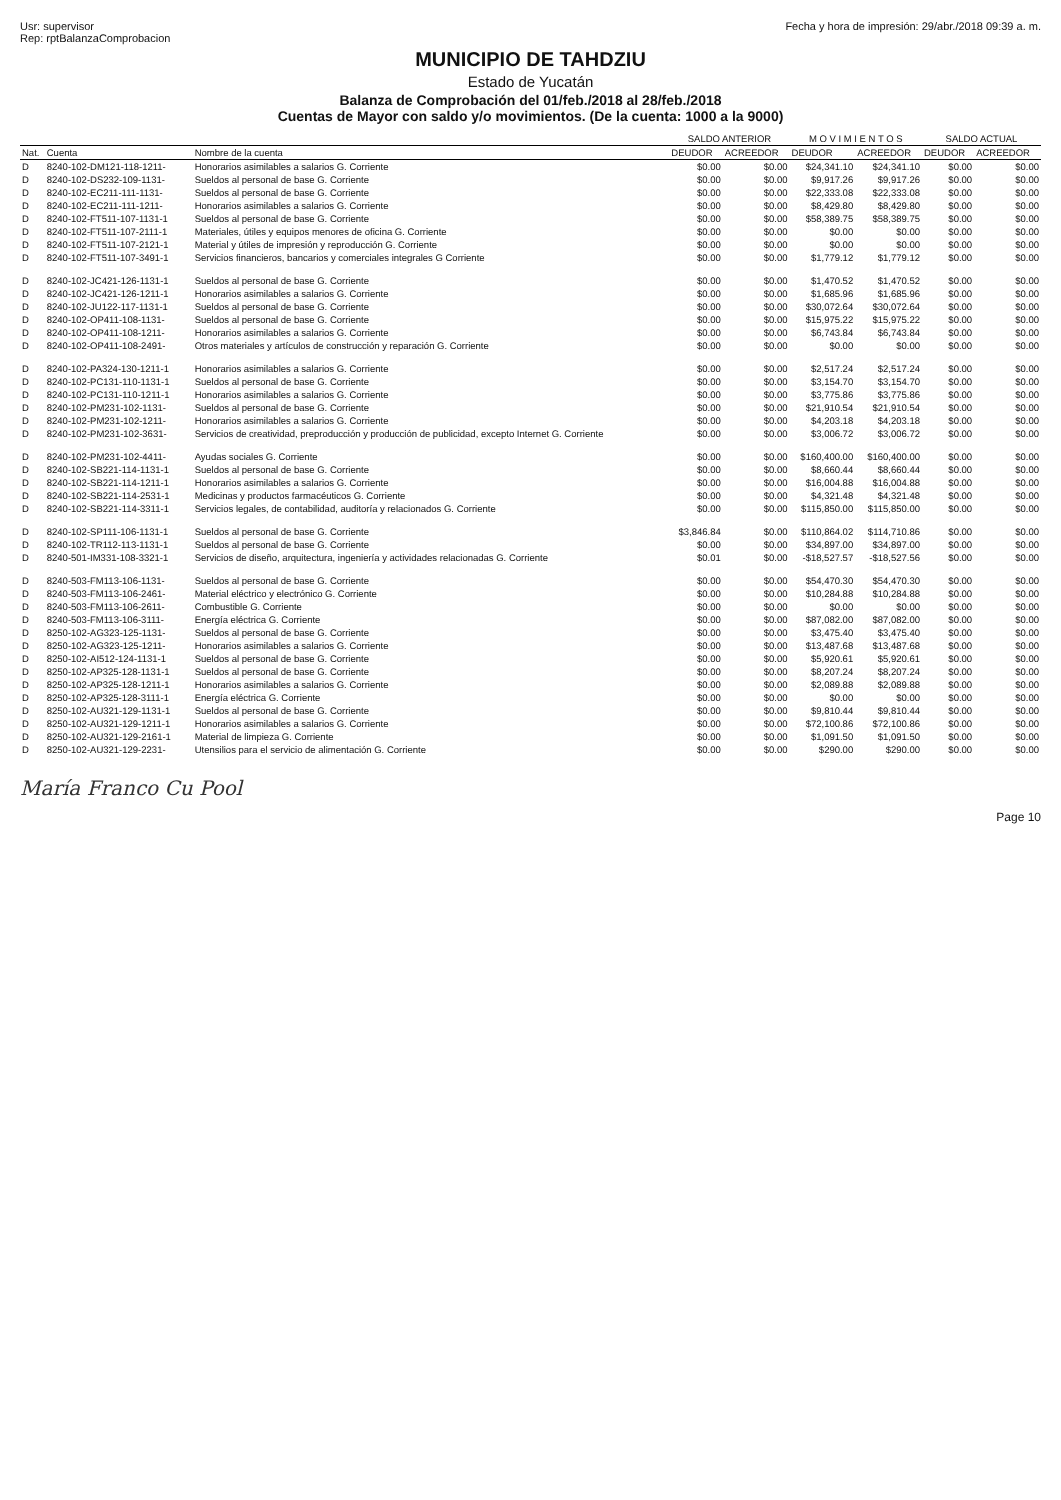Usr: supervisor
Rep: rptBalanzaComprobacion
Fecha y hora de impresión: 29/abr./2018 09:39 a. m.
MUNICIPIO DE TAHDZIU
Estado de Yucatán
Balanza de Comprobación del 01/feb./2018 al 28/feb./2018
Cuentas de Mayor con saldo y/o movimientos. (De la cuenta: 1000 a la 9000)
| | | | SALDO ANTERIOR | | M O V I M I E N T O S | | SALDO ACTUAL | |
| --- | --- | --- | --- | --- | --- | --- | --- | --- |
| Nat. | Cuenta | Nombre de la cuenta | DEUDOR | ACREEDOR | DEUDOR | ACREEDOR | DEUDOR | ACREEDOR |
| D | 8240-102-DM121-118-1211- | Honorarios asimilables a salarios G. Corriente | $0.00 | $0.00 | $24,341.10 | $24,341.10 | $0.00 | $0.00 |
| D | 8240-102-DS232-109-1131- | Sueldos al personal de base G. Corriente | $0.00 | $0.00 | $9,917.26 | $9,917.26 | $0.00 | $0.00 |
| D | 8240-102-EC211-111-1131- | Sueldos al personal de base G. Corriente | $0.00 | $0.00 | $22,333.08 | $22,333.08 | $0.00 | $0.00 |
| D | 8240-102-EC211-111-1211- | Honorarios asimilables a salarios G. Corriente | $0.00 | $0.00 | $8,429.80 | $8,429.80 | $0.00 | $0.00 |
| D | 8240-102-FT511-107-1131-1 | Sueldos al personal de base G. Corriente | $0.00 | $0.00 | $58,389.75 | $58,389.75 | $0.00 | $0.00 |
| D | 8240-102-FT511-107-2111-1 | Materiales, útiles y equipos menores de oficina G. Corriente | $0.00 | $0.00 | $0.00 | $0.00 | $0.00 | $0.00 |
| D | 8240-102-FT511-107-2121-1 | Material y útiles de impresión y reproducción G. Corriente | $0.00 | $0.00 | $0.00 | $0.00 | $0.00 | $0.00 |
| D | 8240-102-FT511-107-3491-1 | Servicios financieros, bancarios y comerciales integrales G Corriente | $0.00 | $0.00 | $1,779.12 | $1,779.12 | $0.00 | $0.00 |
| D | 8240-102-JC421-126-1131-1 | Sueldos al personal de base G. Corriente | $0.00 | $0.00 | $1,470.52 | $1,470.52 | $0.00 | $0.00 |
| D | 8240-102-JC421-126-1211-1 | Honorarios asimilables a salarios G. Corriente | $0.00 | $0.00 | $1,685.96 | $1,685.96 | $0.00 | $0.00 |
| D | 8240-102-JU122-117-1131-1 | Sueldos al personal de base G. Corriente | $0.00 | $0.00 | $30,072.64 | $30,072.64 | $0.00 | $0.00 |
| D | 8240-102-OP411-108-1131- | Sueldos al personal de base G. Corriente | $0.00 | $0.00 | $15,975.22 | $15,975.22 | $0.00 | $0.00 |
| D | 8240-102-OP411-108-1211- | Honorarios asimilables a salarios G. Corriente | $0.00 | $0.00 | $6,743.84 | $6,743.84 | $0.00 | $0.00 |
| D | 8240-102-OP411-108-2491- | Otros materiales y artículos de construcción y reparación G. Corriente | $0.00 | $0.00 | $0.00 | $0.00 | $0.00 | $0.00 |
| D | 8240-102-PA324-130-1211-1 | Honorarios asimilables a salarios G. Corriente | $0.00 | $0.00 | $2,517.24 | $2,517.24 | $0.00 | $0.00 |
| D | 8240-102-PC131-110-1131-1 | Sueldos al personal de base G. Corriente | $0.00 | $0.00 | $3,154.70 | $3,154.70 | $0.00 | $0.00 |
| D | 8240-102-PC131-110-1211-1 | Honorarios asimilables a salarios G. Corriente | $0.00 | $0.00 | $3,775.86 | $3,775.86 | $0.00 | $0.00 |
| D | 8240-102-PM231-102-1131- | Sueldos al personal de base G. Corriente | $0.00 | $0.00 | $21,910.54 | $21,910.54 | $0.00 | $0.00 |
| D | 8240-102-PM231-102-1211- | Honorarios asimilables a salarios G. Corriente | $0.00 | $0.00 | $4,203.18 | $4,203.18 | $0.00 | $0.00 |
| D | 8240-102-PM231-102-3631- | Servicios de creatividad, preproducción y producción de publicidad, excepto Internet G. Corriente | $0.00 | $0.00 | $3,006.72 | $3,006.72 | $0.00 | $0.00 |
| D | 8240-102-PM231-102-4411- | Ayudas sociales G. Corriente | $0.00 | $0.00 | $160,400.00 | $160,400.00 | $0.00 | $0.00 |
| D | 8240-102-SB221-114-1131-1 | Sueldos al personal de base G. Corriente | $0.00 | $0.00 | $8,660.44 | $8,660.44 | $0.00 | $0.00 |
| D | 8240-102-SB221-114-1211-1 | Honorarios asimilables a salarios G. Corriente | $0.00 | $0.00 | $16,004.88 | $16,004.88 | $0.00 | $0.00 |
| D | 8240-102-SB221-114-2531-1 | Medicinas y productos farmacéuticos G. Corriente | $0.00 | $0.00 | $4,321.48 | $4,321.48 | $0.00 | $0.00 |
| D | 8240-102-SB221-114-3311-1 | Servicios legales, de contabilidad, auditoría y relacionados G. Corriente | $0.00 | $0.00 | $115,850.00 | $115,850.00 | $0.00 | $0.00 |
| D | 8240-102-SP111-106-1131-1 | Sueldos al personal de base G. Corriente | $3,846.84 | $0.00 | $110,864.02 | $114,710.86 | $0.00 | $0.00 |
| D | 8240-102-TR112-113-1131-1 | Sueldos al personal de base G. Corriente | $0.00 | $0.00 | $34,897.00 | $34,897.00 | $0.00 | $0.00 |
| D | 8240-501-IM331-108-3321-1 | Servicios de diseño, arquitectura, ingeniería y actividades relacionadas G. Corriente | $0.01 | $0.00 | -$18,527.57 | -$18,527.56 | $0.00 | $0.00 |
| D | 8240-503-FM113-106-1131- | Sueldos al personal de base G. Corriente | $0.00 | $0.00 | $54,470.30 | $54,470.30 | $0.00 | $0.00 |
| D | 8240-503-FM113-106-2461- | Material eléctrico y electrónico G. Corriente | $0.00 | $0.00 | $10,284.88 | $10,284.88 | $0.00 | $0.00 |
| D | 8240-503-FM113-106-2611- | Combustible G. Corriente | $0.00 | $0.00 | $0.00 | $0.00 | $0.00 | $0.00 |
| D | 8240-503-FM113-106-3111- | Energía eléctrica G. Corriente | $0.00 | $0.00 | $87,082.00 | $87,082.00 | $0.00 | $0.00 |
| D | 8250-102-AG323-125-1131- | Sueldos al personal de base G. Corriente | $0.00 | $0.00 | $3,475.40 | $3,475.40 | $0.00 | $0.00 |
| D | 8250-102-AG323-125-1211- | Honorarios asimilables a salarios G. Corriente | $0.00 | $0.00 | $13,487.68 | $13,487.68 | $0.00 | $0.00 |
| D | 8250-102-AI512-124-1131-1 | Sueldos al personal de base G. Corriente | $0.00 | $0.00 | $5,920.61 | $5,920.61 | $0.00 | $0.00 |
| D | 8250-102-AP325-128-1131-1 | Sueldos al personal de base G. Corriente | $0.00 | $0.00 | $8,207.24 | $8,207.24 | $0.00 | $0.00 |
| D | 8250-102-AP325-128-1211-1 | Honorarios asimilables a salarios G. Corriente | $0.00 | $0.00 | $2,089.88 | $2,089.88 | $0.00 | $0.00 |
| D | 8250-102-AP325-128-3111-1 | Energía eléctrica G. Corriente | $0.00 | $0.00 | $0.00 | $0.00 | $0.00 | $0.00 |
| D | 8250-102-AU321-129-1131-1 | Sueldos al personal de base G. Corriente | $0.00 | $0.00 | $9,810.44 | $9,810.44 | $0.00 | $0.00 |
| D | 8250-102-AU321-129-1211-1 | Honorarios asimilables a salarios G. Corriente | $0.00 | $0.00 | $72,100.86 | $72,100.86 | $0.00 | $0.00 |
| D | 8250-102-AU321-129-2161-1 | Material de limpieza G. Corriente | $0.00 | $0.00 | $1,091.50 | $1,091.50 | $0.00 | $0.00 |
| D | 8250-102-AU321-129-2231- | Utensilios para el servicio de alimentación G. Corriente | $0.00 | $0.00 | $290.00 | $290.00 | $0.00 | $0.00 |
María Franco Cu Pool
Page 10